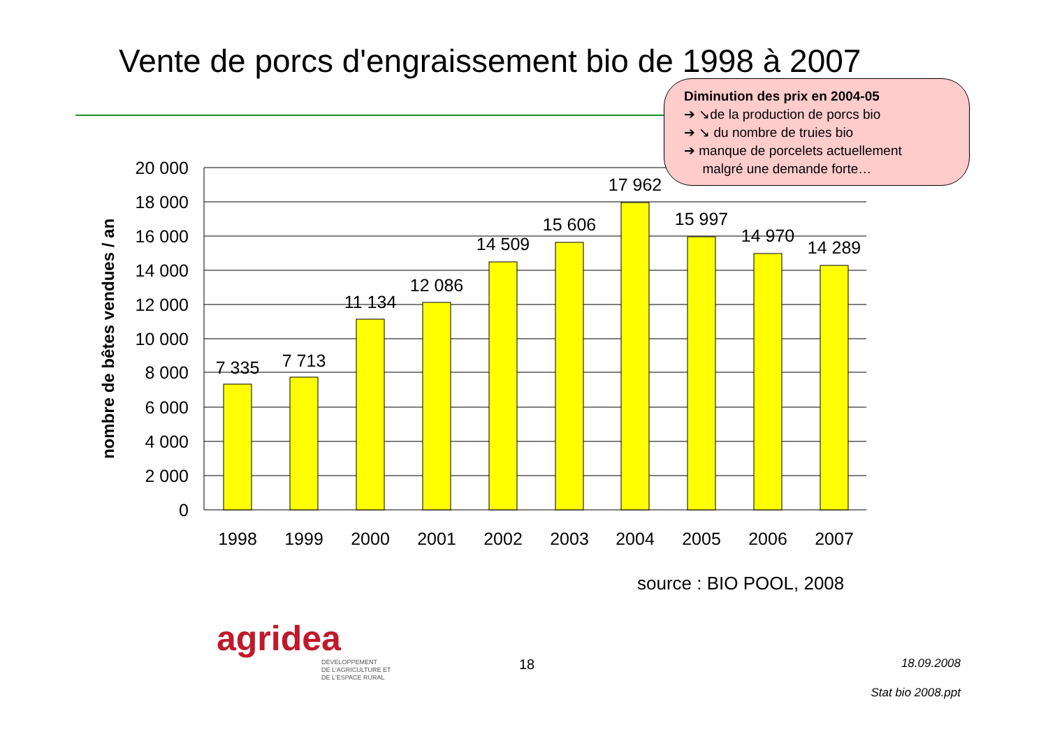Vente de porcs d'engraissement bio de 1998 à 2007
Diminution des prix en 2004-05
➔ ↘de la production de porcs bio
➔ ↘ du nombre de truies bio
➔ manque de porcelets actuellement
malgré une demande forte…
20 000
18 000
16 000
14 000
12 000
10 000
8 000
6 000
4 000
2 000
0
7 335
7 713
11 134
12 086
14 509
15 606
17 962
15 997
14 970
14 289
1998
1999
2000
2001
2002
2003
2004
2005
2006
2007
nombre de bêtes vendues / an
source : BIO POOL, 2008
agridea
DÉVELOPPEMENT
DE L'AGRICULTURE ET
DE L'ESPACE RURAL
18 18.09.2008
Stat bio 2008.ppt